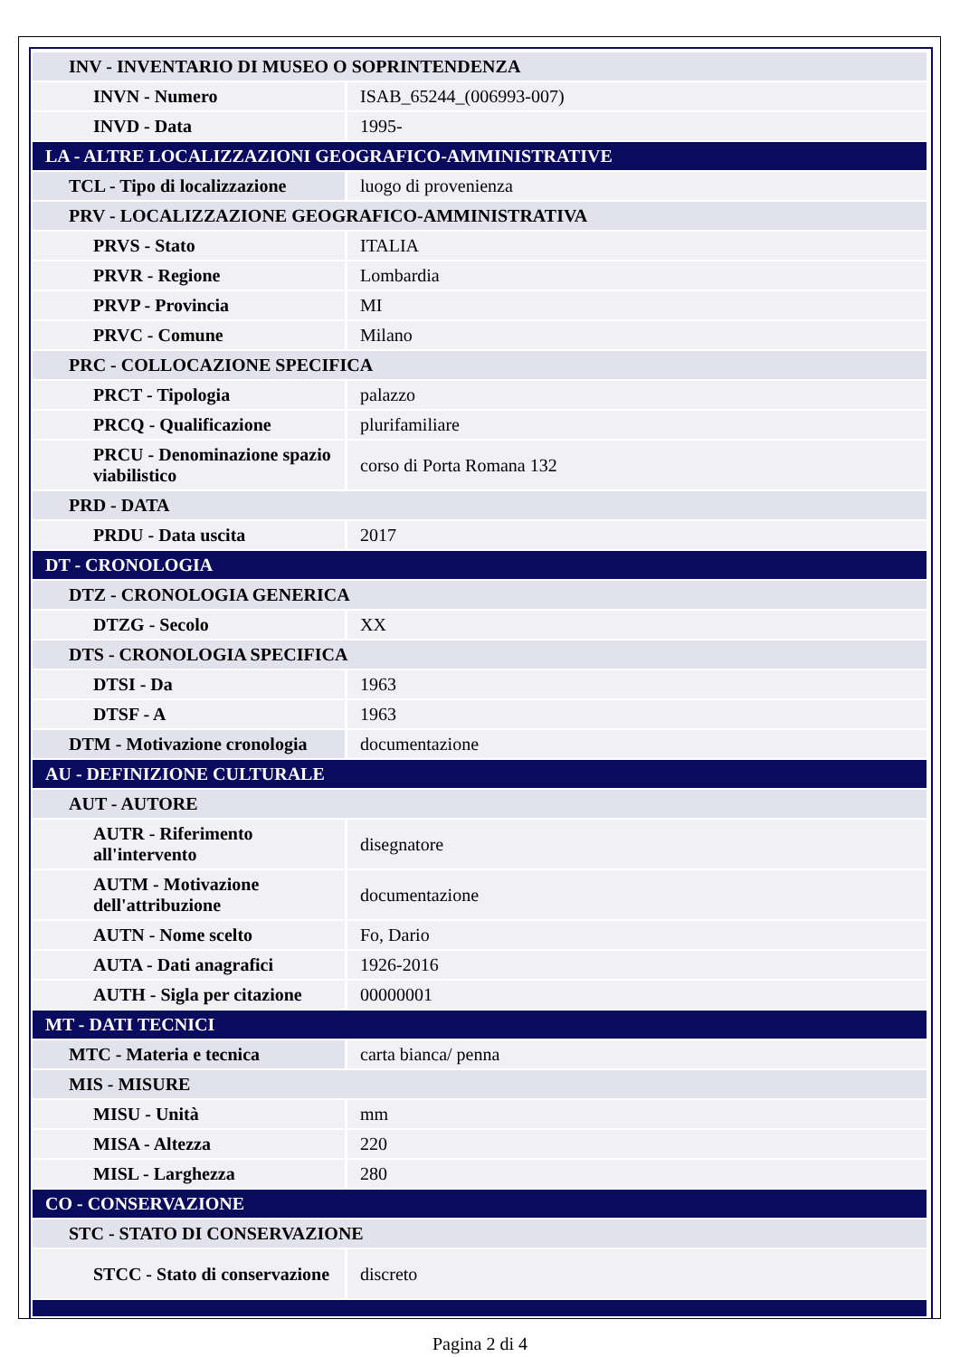| INV - INVENTARIO DI MUSEO O SOPRINTENDENZA | |
| INVN - Numero | ISAB_65244_(006993-007) |
| INVD - Data | 1995- |
| LA - ALTRE LOCALIZZAZIONI GEOGRAFICO-AMMINISTRATIVE | |
| TCL - Tipo di localizzazione | luogo di provenienza |
| PRV - LOCALIZZAZIONE GEOGRAFICO-AMMINISTRATIVA | |
| PRVS - Stato | ITALIA |
| PRVR - Regione | Lombardia |
| PRVP - Provincia | MI |
| PRVC - Comune | Milano |
| PRC - COLLOCAZIONE SPECIFICA | |
| PRCT - Tipologia | palazzo |
| PRCQ - Qualificazione | plurifamiliare |
| PRCU - Denominazione spazio viabilistico | corso di Porta Romana 132 |
| PRD - DATA | |
| PRDU - Data uscita | 2017 |
| DT - CRONOLOGIA | |
| DTZ - CRONOLOGIA GENERICA | |
| DTZG - Secolo | XX |
| DTS - CRONOLOGIA SPECIFICA | |
| DTSI - Da | 1963 |
| DTSF - A | 1963 |
| DTM - Motivazione cronologia | documentazione |
| AU - DEFINIZIONE CULTURALE | |
| AUT - AUTORE | |
| AUTR - Riferimento all'intervento | disegnatore |
| AUTM - Motivazione dell'attribuzione | documentazione |
| AUTN - Nome scelto | Fo, Dario |
| AUTA - Dati anagrafici | 1926-2016 |
| AUTH - Sigla per citazione | 00000001 |
| MT - DATI TECNICI | |
| MTC - Materia e tecnica | carta bianca/ penna |
| MIS - MISURE | |
| MISU - Unità | mm |
| MISA - Altezza | 220 |
| MISL - Larghezza | 280 |
| CO - CONSERVAZIONE | |
| STC - STATO DI CONSERVAZIONE | |
| STCC - Stato di conservazione | discreto |
Pagina 2 di 4